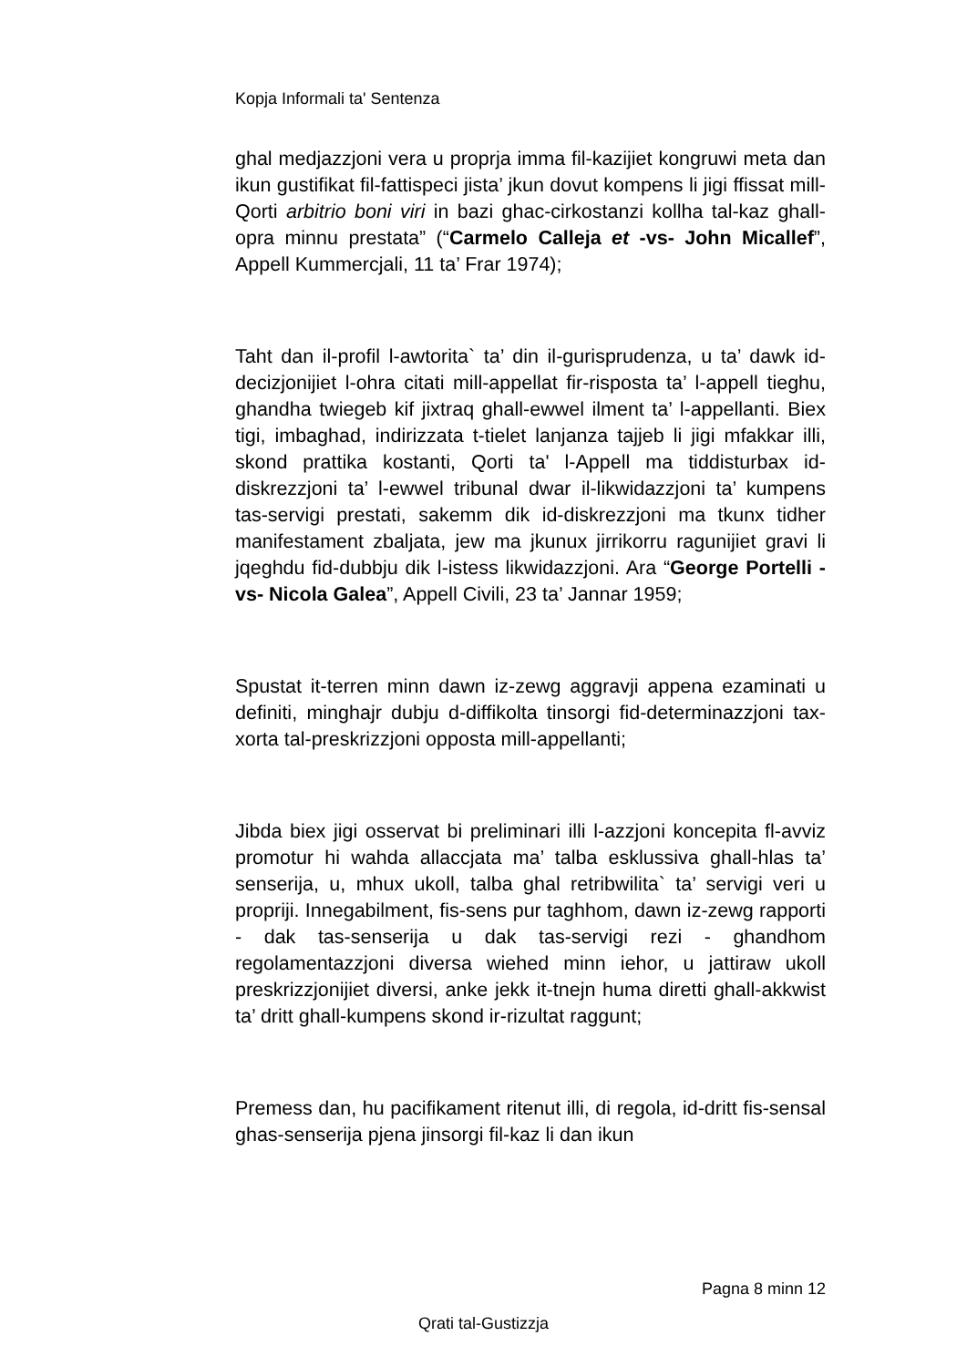Kopja Informali ta' Sentenza
ghal medjazzjoni vera u proprja imma fil-kazijiet kongruwi meta dan ikun gustifikat fil-fattispeci jista’ jkun dovut kompens li jigi ffissat mill-Qorti arbitrio boni viri in bazi ghac-cirkostanzi kollha tal-kaz ghall-opra minnu prestata” (“Carmelo Calleja et -vs- John Micallef”, Appell Kummercjali, 11 ta’ Frar 1974);
Taht dan il-profil l-awtorita` ta’ din il-gurisprudenza, u ta’ dawk id-decizjonijiet l-ohra citati mill-appellat fir-risposta ta’ l-appell tieghu, ghandha twiegeb kif jixtraq ghall-ewwel ilment ta’ l-appellanti. Biex tigi, imbaghad, indirizzata t-tielet lanjanza tajjeb li jigi mfakkar illi, skond prattika kostanti, Qorti ta' l-Appell ma tiddisturbax id-diskrezzjoni ta’ l-ewwel tribunal dwar il-likwidazzjoni ta’ kumpens tas-servigi prestati, sakemm dik id-diskrezzjoni ma tkunx tidher manifestament zbaljata, jew ma jkunux jirrikorru ragunijiet gravi li jqeghdu fid-dubbju dik l-istess likwidazzjoni. Ara “George Portelli -vs- Nicola Galea”, Appell Civili, 23 ta’ Jannar 1959;
Spustat it-terren minn dawn iz-zewg aggravji appena ezaminati u definiti, minghajr dubju d-diffikolta tinsorgi fid-determinazzjoni tax-xorta tal-preskrizzjoni opposta mill-appellanti;
Jibda biex jigi osservat bi preliminari illi l-azzjoni koncepita fl-avviz promotur hi wahda allaccjata ma’ talba esklussiva ghall-hlas ta’ senserija, u, mhux ukoll, talba ghal retribwilita` ta’ servigi veri u propriji. Innegabilment, fis-sens pur taghhom, dawn iz-zewg rapporti - dak tas-senserija u dak tas-servigi rezi - ghandhom regolamentazzjoni diversa wiehed minn iehor, u jattiraw ukoll preskrizzjonijiet diversi, anke jekk it-tnejn huma diretti ghall-akkwist ta’ dritt ghall-kumpens skond ir-rizultat raggunt;
Premess dan, hu pacifikament ritenut illi, di regola, id-dritt fis-sensal ghas-senserija pjena jinsorgi fil-kaz li dan ikun
Pagna 8 minn 12
Qrati tal-Gustizzja